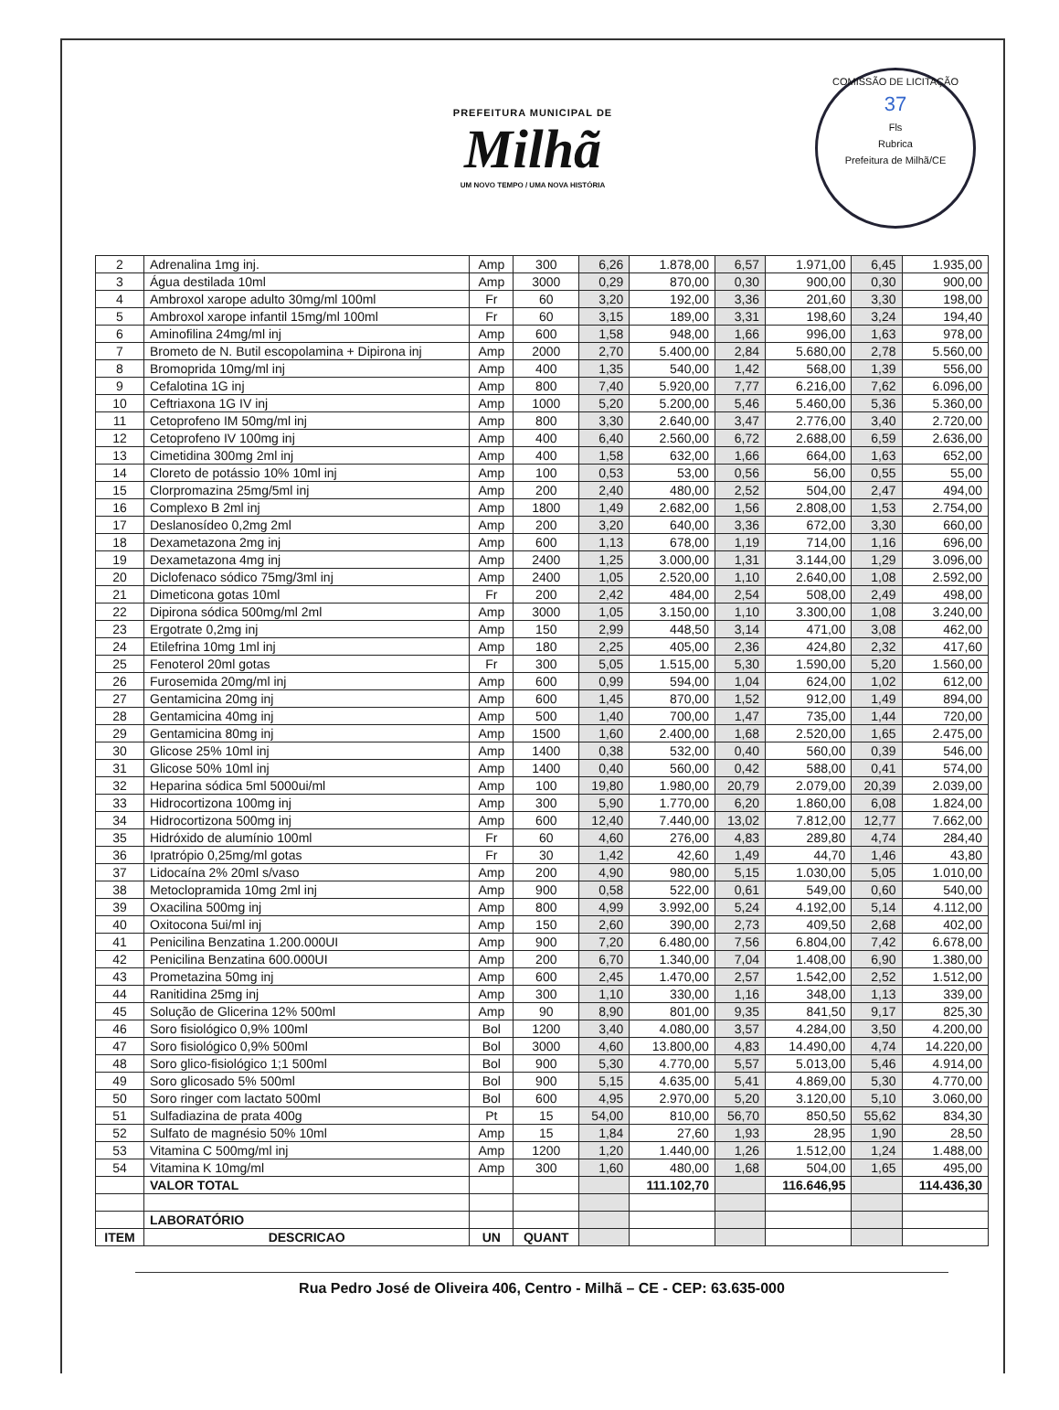PREFEITURA MUNICIPAL DE
Milhã
UM NOVO TEMPO / UMA NOVA HISTÓRIA
COMISSÃO DE LICITAÇÃO
37
Fls
Rubrica
Prefeitura de Milhã/CE
| 2 | Adrenalina 1mg inj. | Amp | 300 | 6,26 | 1.878,00 | 6,57 | 1.971,00 | 6,45 | 1.935,00 |
| 3 | Água destilada 10ml | Amp | 3000 | 0,29 | 870,00 | 0,30 | 900,00 | 0,30 | 900,00 |
| 4 | Ambroxol xarope adulto 30mg/ml 100ml | Fr | 60 | 3,20 | 192,00 | 3,36 | 201,60 | 3,30 | 198,00 |
| 5 | Ambroxol xarope infantil 15mg/ml 100ml | Fr | 60 | 3,15 | 189,00 | 3,31 | 198,60 | 3,24 | 194,40 |
| 6 | Aminofilina 24mg/ml inj | Amp | 600 | 1,58 | 948,00 | 1,66 | 996,00 | 1,63 | 978,00 |
| 7 | Brometo de N. Butil escopolamina + Dipirona inj | Amp | 2000 | 2,70 | 5.400,00 | 2,84 | 5.680,00 | 2,78 | 5.560,00 |
| 8 | Bromoprida 10mg/ml inj | Amp | 400 | 1,35 | 540,00 | 1,42 | 568,00 | 1,39 | 556,00 |
| 9 | Cefalotina 1G inj | Amp | 800 | 7,40 | 5.920,00 | 7,77 | 6.216,00 | 7,62 | 6.096,00 |
| 10 | Ceftriaxona 1G IV inj | Amp | 1000 | 5,20 | 5.200,00 | 5,46 | 5.460,00 | 5,36 | 5.360,00 |
| 11 | Cetoprofeno IM 50mg/ml inj | Amp | 800 | 3,30 | 2.640,00 | 3,47 | 2.776,00 | 3,40 | 2.720,00 |
| 12 | Cetoprofeno IV 100mg inj | Amp | 400 | 6,40 | 2.560,00 | 6,72 | 2.688,00 | 6,59 | 2.636,00 |
| 13 | Cimetidina 300mg 2ml inj | Amp | 400 | 1,58 | 632,00 | 1,66 | 664,00 | 1,63 | 652,00 |
| 14 | Cloreto de potássio 10% 10ml inj | Amp | 100 | 0,53 | 53,00 | 0,56 | 56,00 | 0,55 | 55,00 |
| 15 | Clorpromazina 25mg/5ml inj | Amp | 200 | 2,40 | 480,00 | 2,52 | 504,00 | 2,47 | 494,00 |
| 16 | Complexo B 2ml inj | Amp | 1800 | 1,49 | 2.682,00 | 1,56 | 2.808,00 | 1,53 | 2.754,00 |
| 17 | Deslanosídeo 0,2mg 2ml | Amp | 200 | 3,20 | 640,00 | 3,36 | 672,00 | 3,30 | 660,00 |
| 18 | Dexametazona 2mg inj | Amp | 600 | 1,13 | 678,00 | 1,19 | 714,00 | 1,16 | 696,00 |
| 19 | Dexametazona 4mg inj | Amp | 2400 | 1,25 | 3.000,00 | 1,31 | 3.144,00 | 1,29 | 3.096,00 |
| 20 | Diclofenaco sódico 75mg/3ml inj | Amp | 2400 | 1,05 | 2.520,00 | 1,10 | 2.640,00 | 1,08 | 2.592,00 |
| 21 | Dimeticona gotas 10ml | Fr | 200 | 2,42 | 484,00 | 2,54 | 508,00 | 2,49 | 498,00 |
| 22 | Dipirona sódica 500mg/ml 2ml | Amp | 3000 | 1,05 | 3.150,00 | 1,10 | 3.300,00 | 1,08 | 3.240,00 |
| 23 | Ergotrate 0,2mg inj | Amp | 150 | 2,99 | 448,50 | 3,14 | 471,00 | 3,08 | 462,00 |
| 24 | Etilefrina 10mg 1ml inj | Amp | 180 | 2,25 | 405,00 | 2,36 | 424,80 | 2,32 | 417,60 |
| 25 | Fenoterol 20ml gotas | Fr | 300 | 5,05 | 1.515,00 | 5,30 | 1.590,00 | 5,20 | 1.560,00 |
| 26 | Furosemida 20mg/ml inj | Amp | 600 | 0,99 | 594,00 | 1,04 | 624,00 | 1,02 | 612,00 |
| 27 | Gentamicina 20mg inj | Amp | 600 | 1,45 | 870,00 | 1,52 | 912,00 | 1,49 | 894,00 |
| 28 | Gentamicina 40mg inj | Amp | 500 | 1,40 | 700,00 | 1,47 | 735,00 | 1,44 | 720,00 |
| 29 | Gentamicina 80mg inj | Amp | 1500 | 1,60 | 2.400,00 | 1,68 | 2.520,00 | 1,65 | 2.475,00 |
| 30 | Glicose 25% 10ml inj | Amp | 1400 | 0,38 | 532,00 | 0,40 | 560,00 | 0,39 | 546,00 |
| 31 | Glicose 50% 10ml inj | Amp | 1400 | 0,40 | 560,00 | 0,42 | 588,00 | 0,41 | 574,00 |
| 32 | Heparina sódica 5ml 5000ui/ml | Amp | 100 | 19,80 | 1.980,00 | 20,79 | 2.079,00 | 20,39 | 2.039,00 |
| 33 | Hidrocortizona 100mg inj | Amp | 300 | 5,90 | 1.770,00 | 6,20 | 1.860,00 | 6,08 | 1.824,00 |
| 34 | Hidrocortizona 500mg inj | Amp | 600 | 12,40 | 7.440,00 | 13,02 | 7.812,00 | 12,77 | 7.662,00 |
| 35 | Hidróxido de alumínio 100ml | Fr | 60 | 4,60 | 276,00 | 4,83 | 289,80 | 4,74 | 284,40 |
| 36 | Ipratrópio 0,25mg/ml gotas | Fr | 30 | 1,42 | 42,60 | 1,49 | 44,70 | 1,46 | 43,80 |
| 37 | Lidocaína 2% 20ml s/vaso | Amp | 200 | 4,90 | 980,00 | 5,15 | 1.030,00 | 5,05 | 1.010,00 |
| 38 | Metoclopramida 10mg 2ml inj | Amp | 900 | 0,58 | 522,00 | 0,61 | 549,00 | 0,60 | 540,00 |
| 39 | Oxacilina 500mg inj | Amp | 800 | 4,99 | 3.992,00 | 5,24 | 4.192,00 | 5,14 | 4.112,00 |
| 40 | Oxitocona 5ui/ml inj | Amp | 150 | 2,60 | 390,00 | 2,73 | 409,50 | 2,68 | 402,00 |
| 41 | Penicilina Benzatina 1.200.000UI | Amp | 900 | 7,20 | 6.480,00 | 7,56 | 6.804,00 | 7,42 | 6.678,00 |
| 42 | Penicilina Benzatina 600.000UI | Amp | 200 | 6,70 | 1.340,00 | 7,04 | 1.408,00 | 6,90 | 1.380,00 |
| 43 | Prometazina 50mg inj | Amp | 600 | 2,45 | 1.470,00 | 2,57 | 1.542,00 | 2,52 | 1.512,00 |
| 44 | Ranitidina 25mg inj | Amp | 300 | 1,10 | 330,00 | 1,16 | 348,00 | 1,13 | 339,00 |
| 45 | Solução de Glicerina 12% 500ml | Amp | 90 | 8,90 | 801,00 | 9,35 | 841,50 | 9,17 | 825,30 |
| 46 | Soro fisiológico 0,9% 100ml | Bol | 1200 | 3,40 | 4.080,00 | 3,57 | 4.284,00 | 3,50 | 4.200,00 |
| 47 | Soro fisiológico 0,9% 500ml | Bol | 3000 | 4,60 | 13.800,00 | 4,83 | 14.490,00 | 4,74 | 14.220,00 |
| 48 | Soro glico-fisiológico 1;1 500ml | Bol | 900 | 5,30 | 4.770,00 | 5,57 | 5.013,00 | 5,46 | 4.914,00 |
| 49 | Soro glicosado 5% 500ml | Bol | 900 | 5,15 | 4.635,00 | 5,41 | 4.869,00 | 5,30 | 4.770,00 |
| 50 | Soro ringer com lactato 500ml | Bol | 600 | 4,95 | 2.970,00 | 5,20 | 3.120,00 | 5,10 | 3.060,00 |
| 51 | Sulfadiazina de prata 400g | Pt | 15 | 54,00 | 810,00 | 56,70 | 850,50 | 55,62 | 834,30 |
| 52 | Sulfato de magnésio 50% 10ml | Amp | 15 | 1,84 | 27,60 | 1,93 | 28,95 | 1,90 | 28,50 |
| 53 | Vitamina C 500mg/ml inj | Amp | 1200 | 1,20 | 1.440,00 | 1,26 | 1.512,00 | 1,24 | 1.488,00 |
| 54 | Vitamina K 10mg/ml | Amp | 300 | 1,60 | 480,00 | 1,68 | 504,00 | 1,65 | 495,00 |
| | VALOR TOTAL | | | | 111.102,70 | | 116.646,95 | | 114.436,30 |
| | LABORATÓRIO | | | | | | | | |
| ITEM | DESCRICAO | UN | QUANT | | | | | | |
Rua Pedro José de Oliveira 406, Centro - Milhã – CE - CEP: 63.635-000